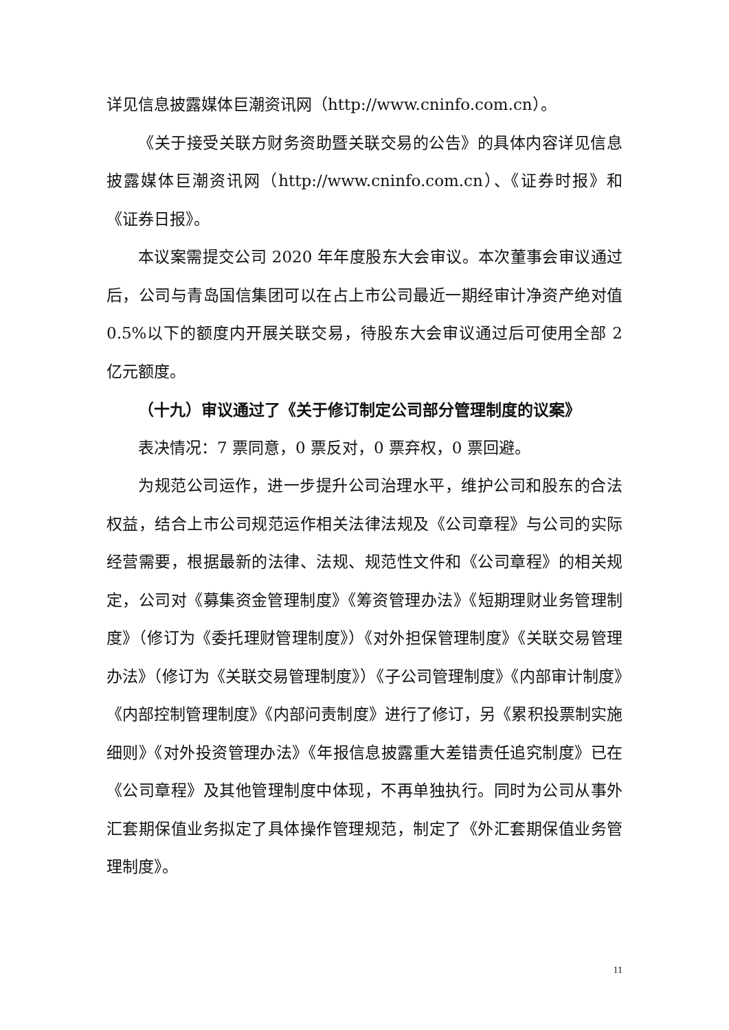详见信息披露媒体巨潮资讯网（http://www.cninfo.com.cn）。
《关于接受关联方财务资助暨关联交易的公告》的具体内容详见信息披露媒体巨潮资讯网（http://www.cninfo.com.cn）、《证券时报》和《证券日报》。
本议案需提交公司 2020 年年度股东大会审议。本次董事会审议通过后，公司与青岛国信集团可以在占上市公司最近一期经审计净资产绝对值 0.5%以下的额度内开展关联交易，待股东大会审议通过后可使用全部 2 亿元额度。
（十九）审议通过了《关于修订制定公司部分管理制度的议案》
表决情况：7 票同意，0 票反对，0 票弃权，0 票回避。
为规范公司运作，进一步提升公司治理水平，维护公司和股东的合法权益，结合上市公司规范运作相关法律法规及《公司章程》与公司的实际经营需要，根据最新的法律、法规、规范性文件和《公司章程》的相关规定，公司对《募集资金管理制度》《筹资管理办法》《短期理财业务管理制度》（修订为《委托理财管理制度》）《对外担保管理制度》《关联交易管理办法》（修订为《关联交易管理制度》）《子公司管理制度》《内部审计制度》《内部控制管理制度》《内部问责制度》进行了修订，另《累积投票制实施细则》《对外投资管理办法》《年报信息披露重大差错责任追究制度》已在《公司章程》及其他管理制度中体现，不再单独执行。同时为公司从事外汇套期保值业务拟定了具体操作管理规范，制定了《外汇套期保值业务管理制度》。
11